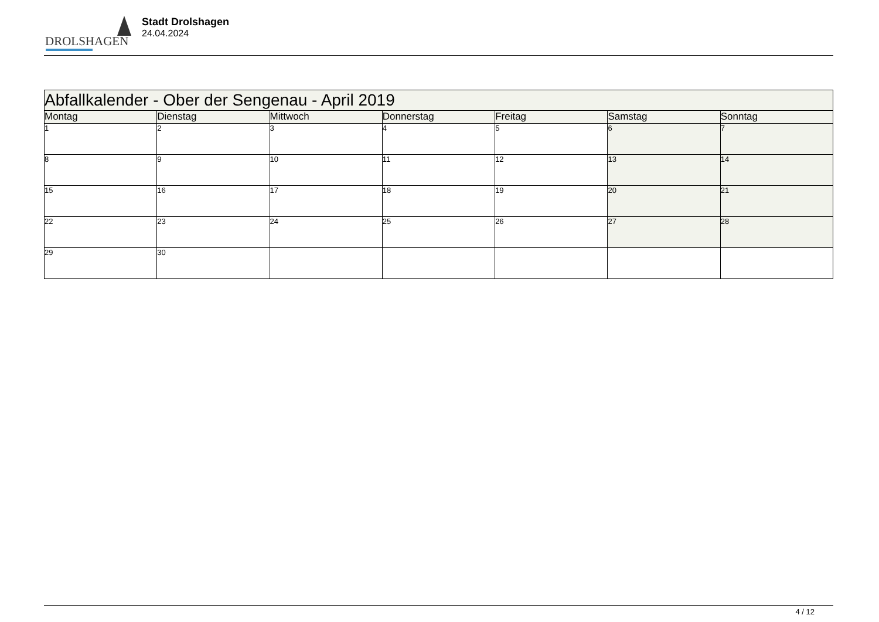DROLSHAGEN
Stadt Drolshagen
24.04.2024
| Abfallkalender - Ober der Sengenau - April 2019 | | | | | | |
| --- | --- | --- | --- | --- | --- | --- |
| Montag | Dienstag | Mittwoch | Donnerstag | Freitag | Samstag | Sonntag |
| 1 | 2 | 3 | 4 | 5 | 6 | 7 |
| 8 | 9 | 10 | 11 | 12 | 13 | 14 |
| 15 | 16 | 17 | 18 | 19 | 20 | 21 |
| 22 | 23 | 24 | 25 | 26 | 27 | 28 |
| 29 | 30 | | | | | |
4 / 12